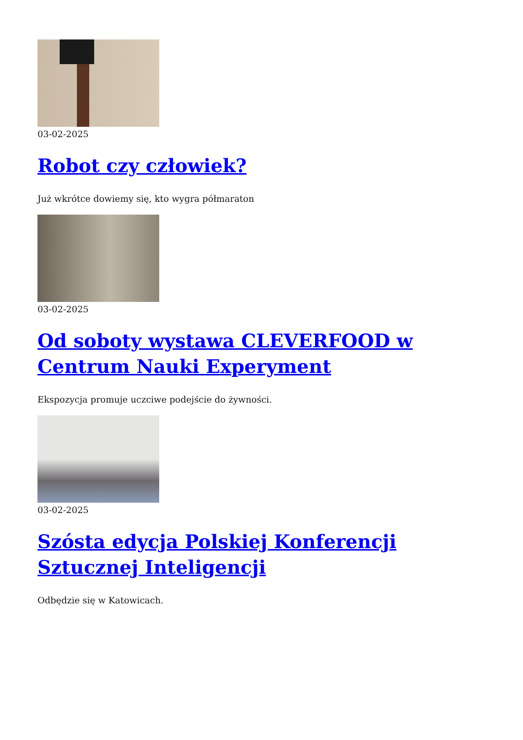03-02-2025
Robot czy człowiek?
Już wkrótce dowiemy się, kto wygra półmaraton
03-02-2025
Od soboty wystawa CLEVERFOOD w Centrum Nauki Experyment
Ekspozycja promuje uczciwe podejście do żywności.
03-02-2025
Szósta edycja Polskiej Konferencji Sztucznej Inteligencji
Odbędzie się w Katowicach.